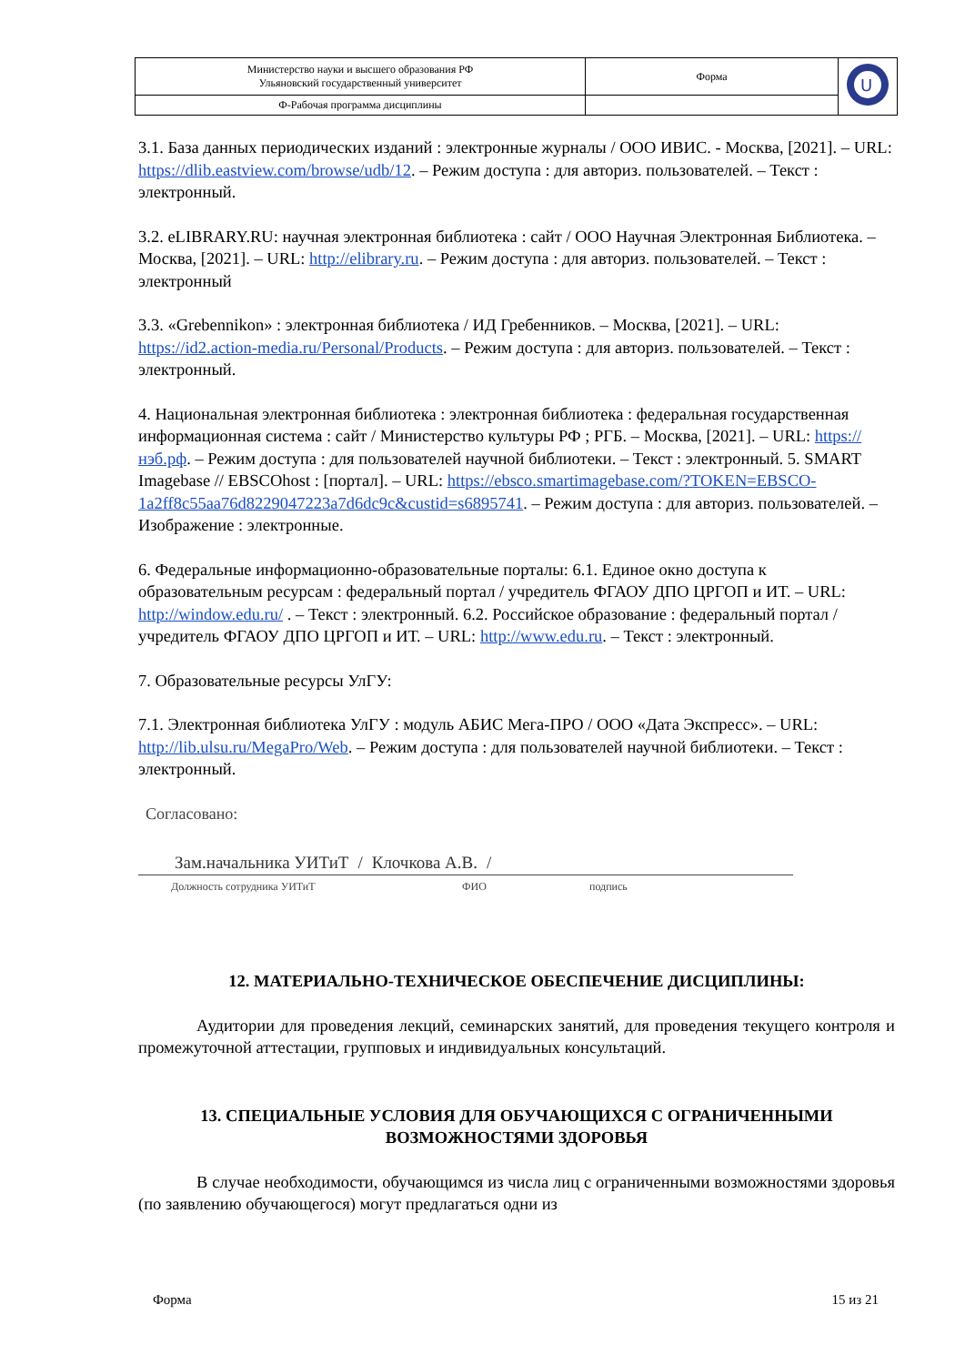| Министерство науки и высшего образования РФ Ульяновский государственный университет | Форма | U |
| Ф-Рабочая программа дисциплины | | |
3.1. База данных периодических изданий : электронные журналы / ООО ИВИС. - Москва, [2021]. – URL: https://dlib.eastview.com/browse/udb/12. – Режим доступа : для авториз. пользователей. – Текст : электронный.
3.2. eLIBRARY.RU: научная электронная библиотека : сайт / ООО Научная Электронная Библиотека. – Москва, [2021]. – URL: http://elibrary.ru. – Режим доступа : для авториз. пользователей. – Текст : электронный
3.3. «Grebennikon» : электронная библиотека / ИД Гребенников. – Москва, [2021]. – URL: https://id2.action-media.ru/Personal/Products. – Режим доступа : для авториз. пользователей. – Текст : электронный.
4. Национальная электронная библиотека : электронная библиотека : федеральная государственная информационная система : сайт / Министерство культуры РФ ; РГБ. – Москва, [2021]. – URL: https://нэб.рф. – Режим доступа : для пользователей научной библиотеки. – Текст : электронный. 5. SMART Imagebase // EBSCOhost : [портал]. – URL: https://ebsco.smartimagebase.com/?TOKEN=EBSCO-1a2ff8c55aa76d8229047223a7d6dc9c&custid=s6895741. – Режим доступа : для авториз. пользователей. – Изображение : электронные.
6. Федеральные информационно-образовательные порталы: 6.1. Единое окно доступа к образовательным ресурсам : федеральный портал / учредитель ФГАОУ ДПО ЦРГОП и ИТ. – URL: http://window.edu.ru/ . – Текст : электронный. 6.2. Российское образование : федеральный портал / учредитель ФГАОУ ДПО ЦРГОП и ИТ. – URL: http://www.edu.ru. – Текст : электронный.
7. Образовательные ресурсы УлГУ:
7.1. Электронная библиотека УлГУ : модуль АБИС Мега-ПРО / ООО «Дата Экспресс». – URL: http://lib.ulsu.ru/MegaPro/Web. – Режим доступа : для пользователей научной библиотеки. – Текст : электронный.
Согласовано:
Зам.начальника УИТиТ / Клочкова А.В. /
Должность сотрудника УИТиТ ФИО подпись
12. МАТЕРИАЛЬНО-ТЕХНИЧЕСКОЕ ОБЕСПЕЧЕНИЕ ДИСЦИПЛИНЫ:
Аудитории для проведения лекций, семинарских занятий, для проведения текущего контроля и промежуточной аттестации, групповых и индивидуальных консультаций.
13. СПЕЦИАЛЬНЫЕ УСЛОВИЯ ДЛЯ ОБУЧАЮЩИХСЯ С ОГРАНИЧЕННЫМИ ВОЗМОЖНОСТЯМИ ЗДОРОВЬЯ
В случае необходимости, обучающимся из числа лиц с ограниченными возможностями здоровья (по заявлению обучающегося) могут предлагаться одни из
Форма 15 из 21